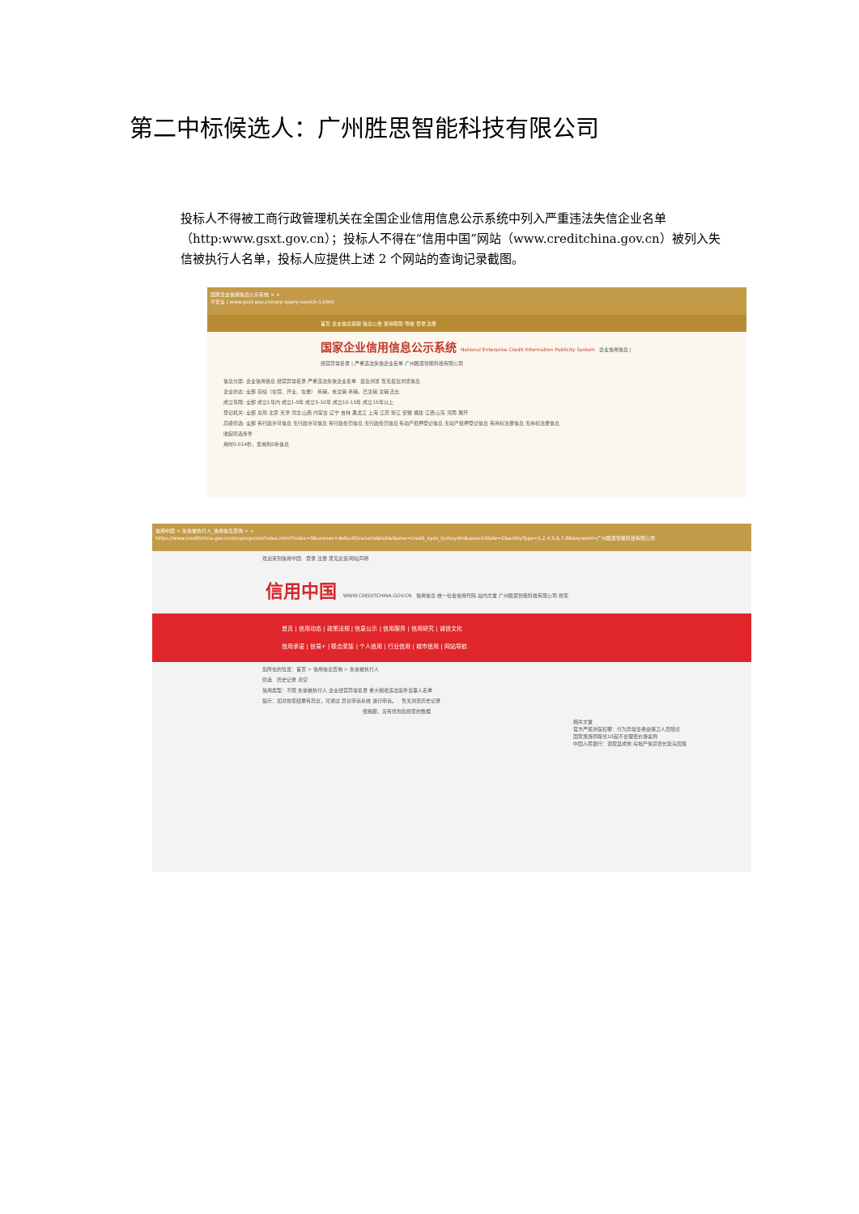第二中标候选人：广州胜思智能科技有限公司
投标人不得被工商行政管理机关在全国企业信用信息公示系统中列入严重违法失信企业名单（http:www.gsxt.gov.cn）；投标人不得在“信用中国”网站（www.creditchina.gov.cn）被列入失信被执行人名单，投标人应提供上述 2 个网站的查询记录截图。
国家企业信用信息公示系统 × +
不安全 | www.gsxt.gov.cn/corp-query-search-1.html
首页 企业信息填报 信息公告 使用帮助 导航 登录 注册
国家企业信用信息公示系统 National Enterprise Credit Information Publicity System 企业信用信息 | 经营异常名录 | 严重违法失信企业名单 广州胜思智能科技有限公司
信息分类: 企业信用信息 经营异常名录 严重违法失信企业名单 最近浏览 暂无最近浏览信息
企业状态: 全部 存续（在营、开业、在册） 吊销，未注销 吊销，已注销 注销 迁出
成立年限: 全部 成立1年内 成立1-5年 成立5-10年 成立10-15年 成立15年以上
登记机关: 全部 总局 北京 天津 河北 山西 内蒙古 辽宁 吉林 黑龙江 上海 江苏 浙江 安徽 福建 江西 山东 河南 展开
高级筛选: 全部 有行政许可信息 无行政许可信息 有行政处罚信息 无行政处罚信息 有动产抵押登记信息 无动产抵押登记信息 有商标注册信息 无商标注册信息
收起筛选条件
用时0.014秒，查询到0条信息
信用中国 × 失信被执行人_信用信息查询 × +
https://www.creditchina.gov.cn/xinyongxinxi/index.html?index=0&scenes=defaultScenario&tableName=credit_xyzx_tyshxydm&searchState=2&entityType=1,2,4,5,6,7,8&keyword=广州胜思智能科技有限公司
欢迎来到信用中国 登录 注册 意见反馈 网站声明
信用中国 WWW.CREDITCHINA.GOV.CN 信用信息 统一社会信用代码 站内文章 广州胜思智能科技有限公司 搜索
首页 | 信用动态 | 政策法规 | 信息公示 | 信用服务 | 信用研究 | 诚信文化
信用承诺 | 信易+ | 联合奖惩 | 个人信用 | 行业信用 | 城市信用 | 网站导航
您所在的位置：首页 > 信用信息查询 > 失信被执行人
筛选 历史记录 清空
信用类型：不限 失信被执行人 企业经营异常名录 重大税收违法案件当事人名单
提示：如对搜索结果有异议，可通过 异议申诉系统 进行申诉。 暂无浏览历史记录
很抱歉，没有找到您搜索的数据
相关文章
官方严惩涉医犯罪：行为异常患者由保卫人员陪诊
国家旅游局曝光10起不合理低价游案例
中国人民银行：调控显成效 房地产信贷增长势头回落